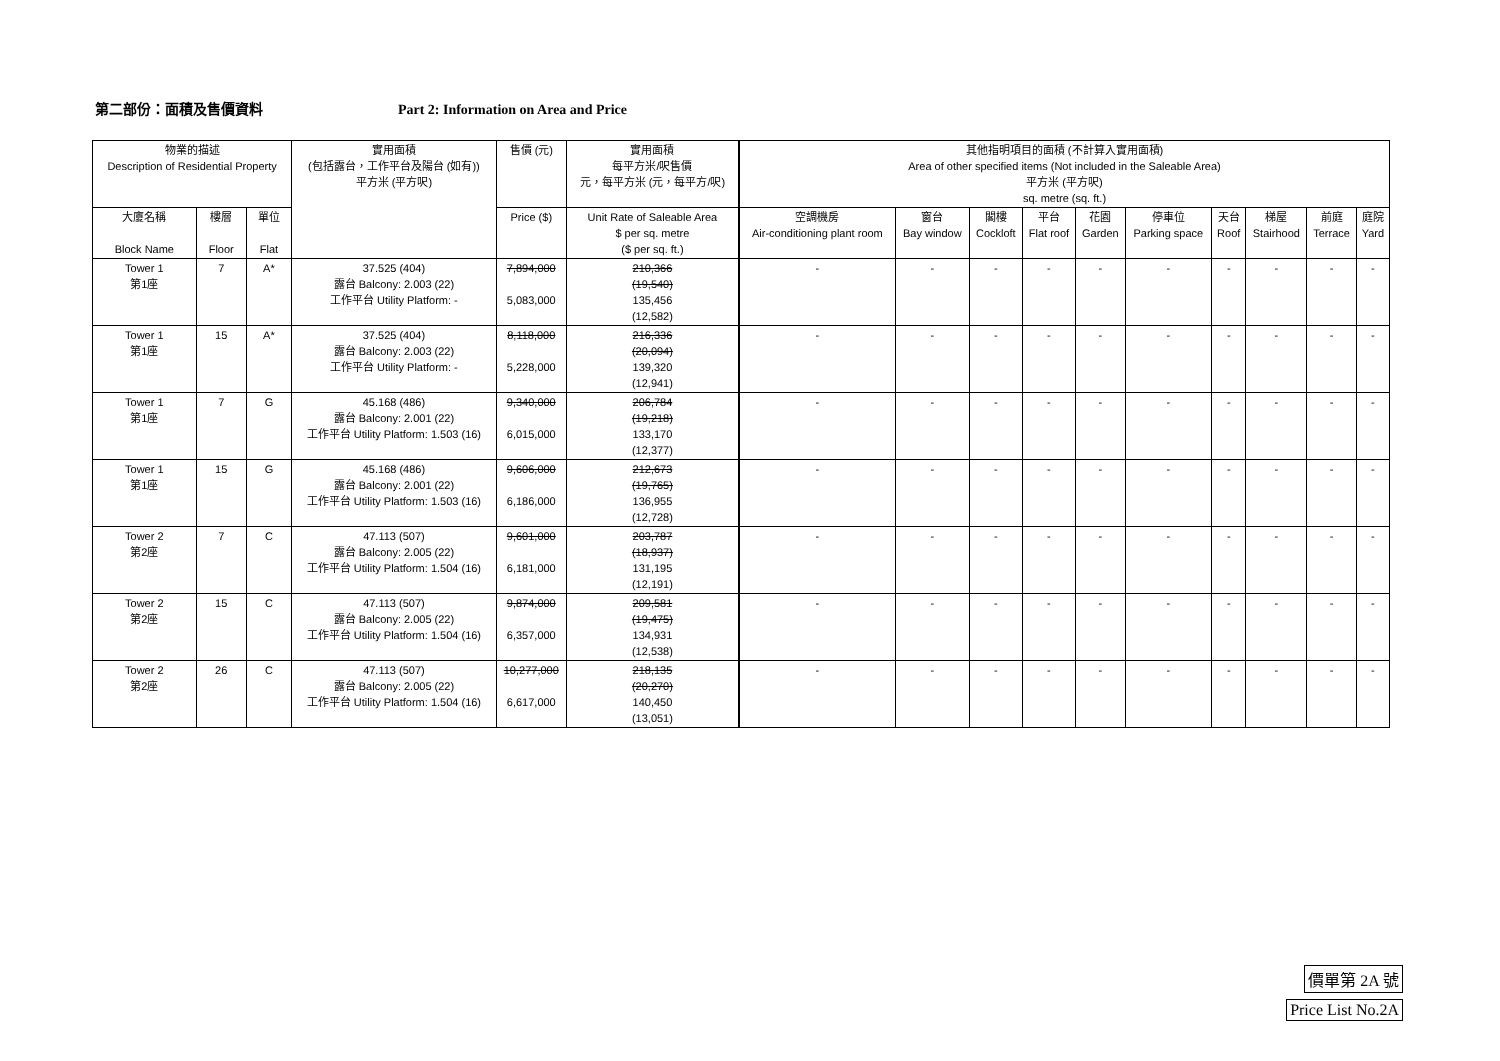第二部份：面積及售價資料 Part 2: Information on Area and Price
| 物業的描述 Description of Residential Property | | | 實用面積 (包括露台，工作平台及陽台 (如有)) 平方米 (平方呎) | 售價 (元) | 實用面積 每平方米/呎售價 元，每平方米 (元，每平方/呎) | 其他指明項目的面積 (不計算入實用面積) Area of other specified items (Not included in the Saleable Area) 平方米 (平方呎) sq. metre (sq. ft.) | | | | | | | | | |
| --- | --- | --- | --- | --- | --- | --- | --- | --- | --- | --- | --- | --- | --- | --- | --- |
| 大廈名稱 Block Name | 樓層 Floor | 單位 Flat | | Price ($) | Unit Rate of Saleable Area $ per sq. metre ($ per sq. ft.) | 空調機房 Air-conditioning plant room | 窗台 Bay window | 閣樓 Cockloft | 平台 Flat roof | 花園 Garden | 停車位 Parking space | 天台 Roof | 梯屋 Stairhood | 前庭 Terrace | 庭院 Yard |
| Saleable Area (including balcony, utility platform and verandah, if any) sq. metre (sq. ft.) | | | | | | | | | | | | | | | |
| Tower 1 第1座 | 7 | A* | 37.525 (404) 露台 Balcony: 2.003 (22) 工作平台 Utility Platform: - | 7,894,000 5,083,000 | 210,366 (19,540) 135,456 (12,582) | - | - | - | - | - | - | - | - | - | - |
| Tower 1 第1座 | 15 | A* | 37.525 (404) 露台 Balcony: 2.003 (22) 工作平台 Utility Platform: - | 8,118,000 5,228,000 | 216,336 (20,094) 139,320 (12,941) | - | - | - | - | - | - | - | - | - | - |
| Tower 1 第1座 | 7 | G | 45.168 (486) 露台 Balcony: 2.001 (22) 工作平台 Utility Platform: 1.503 (16) | 9,340,000 6,015,000 | 206,784 (19,218) 133,170 (12,377) | - | - | - | - | - | - | - | - | - | - |
| Tower 1 第1座 | 15 | G | 45.168 (486) 露台 Balcony: 2.001 (22) 工作平台 Utility Platform: 1.503 (16) | 9,606,000 6,186,000 | 212,673 (19,765) 136,955 (12,728) | - | - | - | - | - | - | - | - | - | - |
| Tower 2 第2座 | 7 | C | 47.113 (507) 露台 Balcony: 2.005 (22) 工作平台 Utility Platform: 1.504 (16) | 9,601,000 6,181,000 | 203,787 (18,937) 131,195 (12,191) | - | - | - | - | - | - | - | - | - | - |
| Tower 2 第2座 | 15 | C | 47.113 (507) 露台 Balcony: 2.005 (22) 工作平台 Utility Platform: 1.504 (16) | 9,874,000 6,357,000 | 209,581 (19,475) 134,931 (12,538) | - | - | - | - | - | - | - | - | - | - |
| Tower 2 第2座 | 26 | C | 47.113 (507) 露台 Balcony: 2.005 (22) 工作平台 Utility Platform: 1.504 (16) | 10,277,000 6,617,000 | 218,135 (20,270) 140,450 (13,051) | - | - | - | - | - | - | - | - | - | - |
價單第 2A 號
Price List No.2A